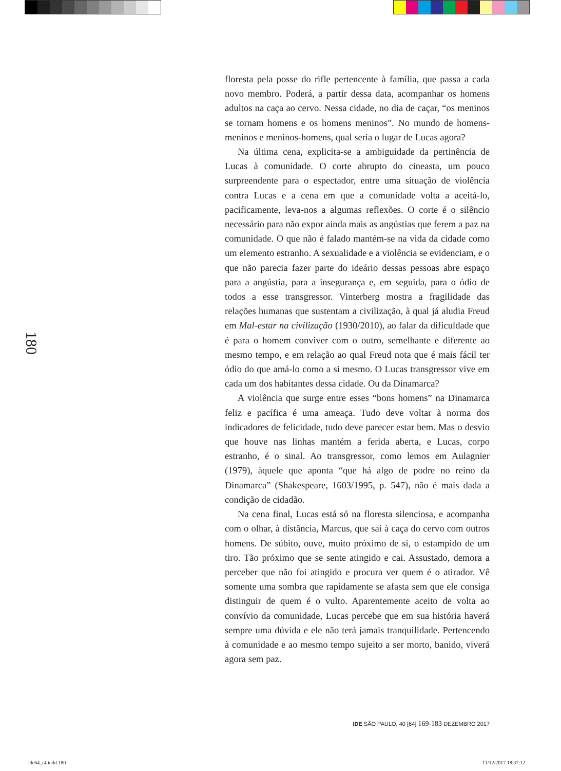180
floresta pela posse do rifle pertencente à família, que passa a cada novo membro. Poderá, a partir dessa data, acompanhar os homens adultos na caça ao cervo. Nessa cidade, no dia de caçar, “os meninos se tornam homens e os homens meninos”. No mundo de homens-meninos e meninos-homens, qual seria o lugar de Lucas agora?
Na última cena, explicita-se a ambiguidade da pertinência de Lucas à comunidade. O corte abrupto do cineasta, um pouco surpreendente para o espectador, entre uma situação de violência contra Lucas e a cena em que a comunidade volta a aceitá-lo, pacificamente, leva-nos a algumas reflexões. O corte é o silêncio necessário para não expor ainda mais as angústias que ferem a paz na comunidade. O que não é falado mantém-se na vida da cidade como um elemento estranho. A sexualidade e a violência se evidenciam, e o que não parecia fazer parte do ideário dessas pessoas abre espaço para a angústia, para a insegurança e, em seguida, para o ódio de todos a esse transgressor. Vinterberg mostra a fragilidade das relações humanas que sustentam a civilização, à qual já aludia Freud em Mal-estar na civilização (1930/2010), ao falar da dificuldade que é para o homem conviver com o outro, semelhante e diferente ao mesmo tempo, e em relação ao qual Freud nota que é mais fácil ter ódio do que amá-lo como a si mesmo. O Lucas transgressor vive em cada um dos habitantes dessa cidade. Ou da Dinamarca?
A violência que surge entre esses “bons homens” na Dinamarca feliz e pacífica é uma ameaça. Tudo deve voltar à norma dos indicadores de felicidade, tudo deve parecer estar bem. Mas o desvio que houve nas linhas mantém a ferida aberta, e Lucas, corpo estranho, é o sinal. Ao transgressor, como lemos em Aulagnier (1979), àquele que aponta “que há algo de podre no reino da Dinamarca” (Shakespeare, 1603/1995, p. 547), não é mais dada a condição de cidadão.
Na cena final, Lucas está só na floresta silenciosa, e acompanha com o olhar, à distância, Marcus, que sai à caça do cervo com outros homens. De súbito, ouve, muito próximo de si, o estampido de um tiro. Tão próximo que se sente atingido e cai. Assustado, demora a perceber que não foi atingido e procura ver quem é o atirador. Vê somente uma sombra que rapidamente se afasta sem que ele consiga distinguir de quem é o vulto. Aparentemente aceito de volta ao convívio da comunidade, Lucas percebe que em sua história haverá sempre uma dúvida e ele não terá jamais tranquilidade. Pertencendo à comunidade e ao mesmo tempo sujeito a ser morto, banido, viverá agora sem paz.
IDE SÃO PAULO, 40 [64] 169-183 DEZEMBRO 2017
ide64_r4.indd 180 11/12/2017 18:37:12